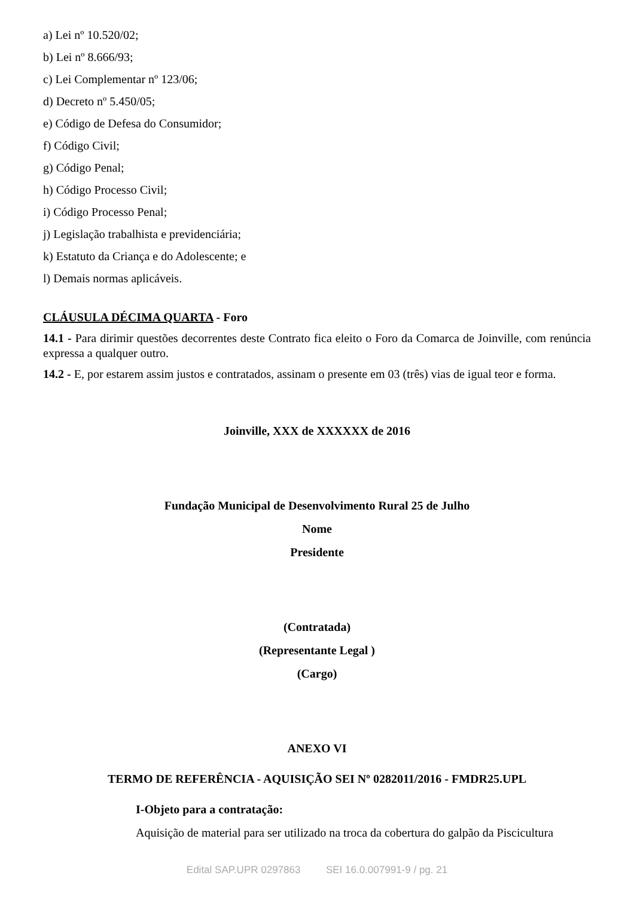a) Lei nº 10.520/02;
b) Lei nº 8.666/93;
c) Lei Complementar nº 123/06;
d) Decreto nº 5.450/05;
e) Código de Defesa do Consumidor;
f) Código Civil;
g) Código Penal;
h) Código Processo Civil;
i) Código Processo Penal;
j) Legislação trabalhista e previdenciária;
k) Estatuto da Criança e do Adolescente; e
l) Demais normas aplicáveis.
CLÁUSULA DÉCIMA QUARTA - Foro
14.1 - Para dirimir questões decorrentes deste Contrato fica eleito o Foro da Comarca de Joinville, com renúncia expressa a qualquer outro.
14.2 - E, por estarem assim justos e contratados, assinam o presente em 03 (três) vias de igual teor e forma.
Joinville, XXX de XXXXXX de 2016
Fundação Municipal de Desenvolvimento Rural 25 de Julho
Nome
Presidente
(Contratada)
(Representante Legal )
(Cargo)
ANEXO VI
TERMO DE REFERÊNCIA - AQUISIÇÃO SEI Nº 0282011/2016 - FMDR25.UPL
I-Objeto para a contratação:
Aquisição de material para ser utilizado na troca da cobertura do galpão da Piscicultura
Edital SAP.UPR 0297863 SEI 16.0.007991-9 / pg. 21